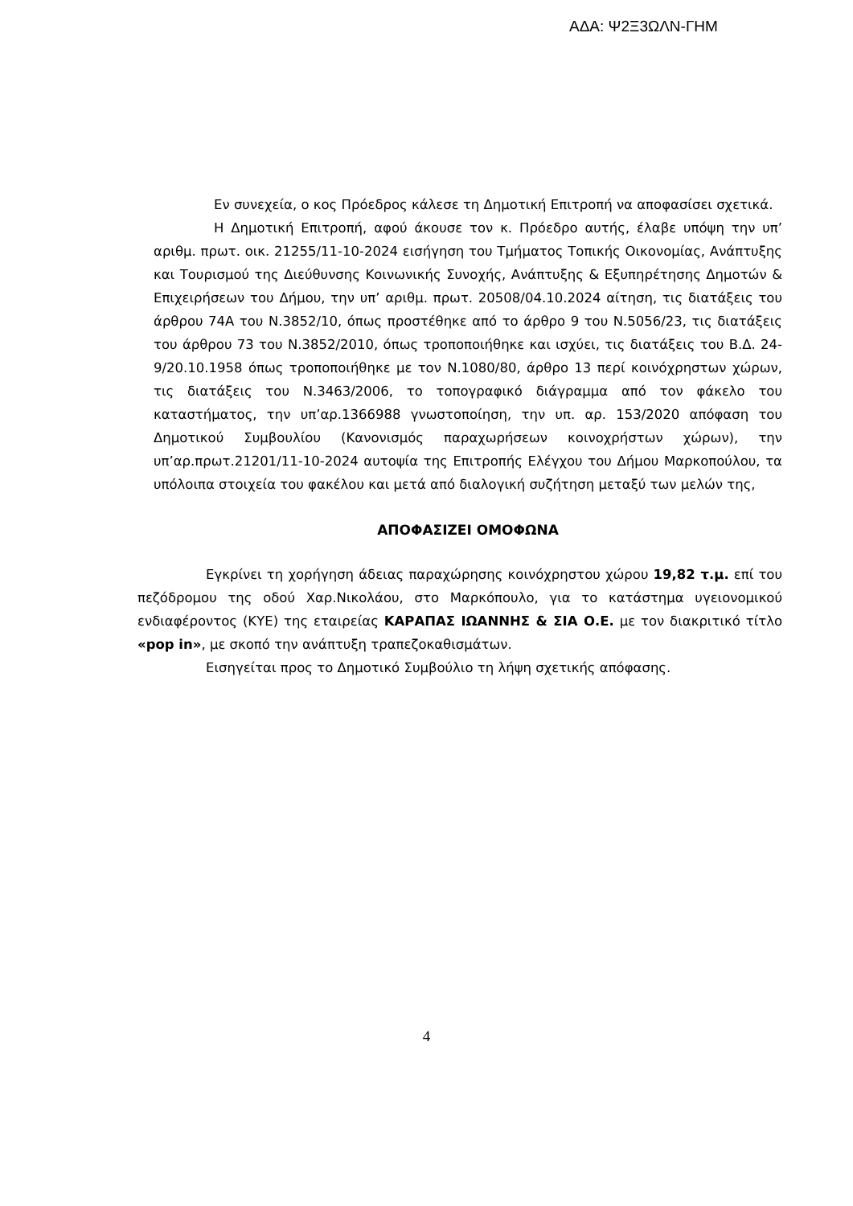ΑΔΑ: Ψ2Ξ3ΩΛΝ-ΓΗΜ
Εν συνεχεία, ο κος Πρόεδρος κάλεσε τη Δημοτική Επιτροπή να αποφασίσει σχετικά.
Η Δημοτική Επιτροπή, αφού άκουσε τον κ. Πρόεδρο αυτής, έλαβε υπόψη την υπ’ αριθμ. πρωτ. οικ. 21255/11-10-2024 εισήγηση του Τμήματος Τοπικής Οικονομίας, Ανάπτυξης και Τουρισμού της Διεύθυνσης Κοινωνικής Συνοχής, Ανάπτυξης & Εξυπηρέτησης Δημοτών & Επιχειρήσεων του Δήμου, την υπ’ αριθμ. πρωτ. 20508/04.10.2024 αίτηση, τις διατάξεις του άρθρου 74Α του Ν.3852/10, όπως προστέθηκε από το άρθρο 9 του Ν.5056/23, τις διατάξεις του άρθρου 73 του Ν.3852/2010, όπως τροποποιήθηκε και ισχύει, τις διατάξεις του Β.Δ. 24-9/20.10.1958 όπως τροποποιήθηκε με τον Ν.1080/80, άρθρο 13 περί κοινόχρηστων χώρων, τις διατάξεις του Ν.3463/2006, το τοπογραφικό διάγραμμα από τον φάκελο του καταστήματος, την υπ’αρ.1366988 γνωστοποίηση, την υπ. αρ. 153/2020 απόφαση του Δημοτικού Συμβουλίου (Κανονισμός παραχωρήσεων κοινοχρήστων χώρων), την υπ’αρ.πρωτ.21201/11-10-2024 αυτοψία της Επιτροπής Ελέγχου του Δήμου Μαρκοπούλου, τα υπόλοιπα στοιχεία του φακέλου και μετά από διαλογική συζήτηση μεταξύ των μελών της,
ΑΠΟΦΑΣΙΖΕΙ ΟΜΟΦΩΝΑ
Εγκρίνει τη χορήγηση άδειας παραχώρησης κοινόχρηστου χώρου 19,82 τ.μ. επί του πεζόδρομου της οδού Χαρ.Νικολάου, στο Μαρκόπουλο, για το κατάστημα υγειονομικού ενδιαφέροντος (ΚΥΕ) της εταιρείας ΚΑΡΑΠΑΣ ΙΩΑΝΝΗΣ & ΣΙΑ Ο.Ε. με τον διακριτικό τίτλο «pop in», με σκοπό την ανάπτυξη τραπεζοκαθισμάτων.
Εισηγείται προς το Δημοτικό Συμβούλιο τη λήψη σχετικής απόφασης.
4